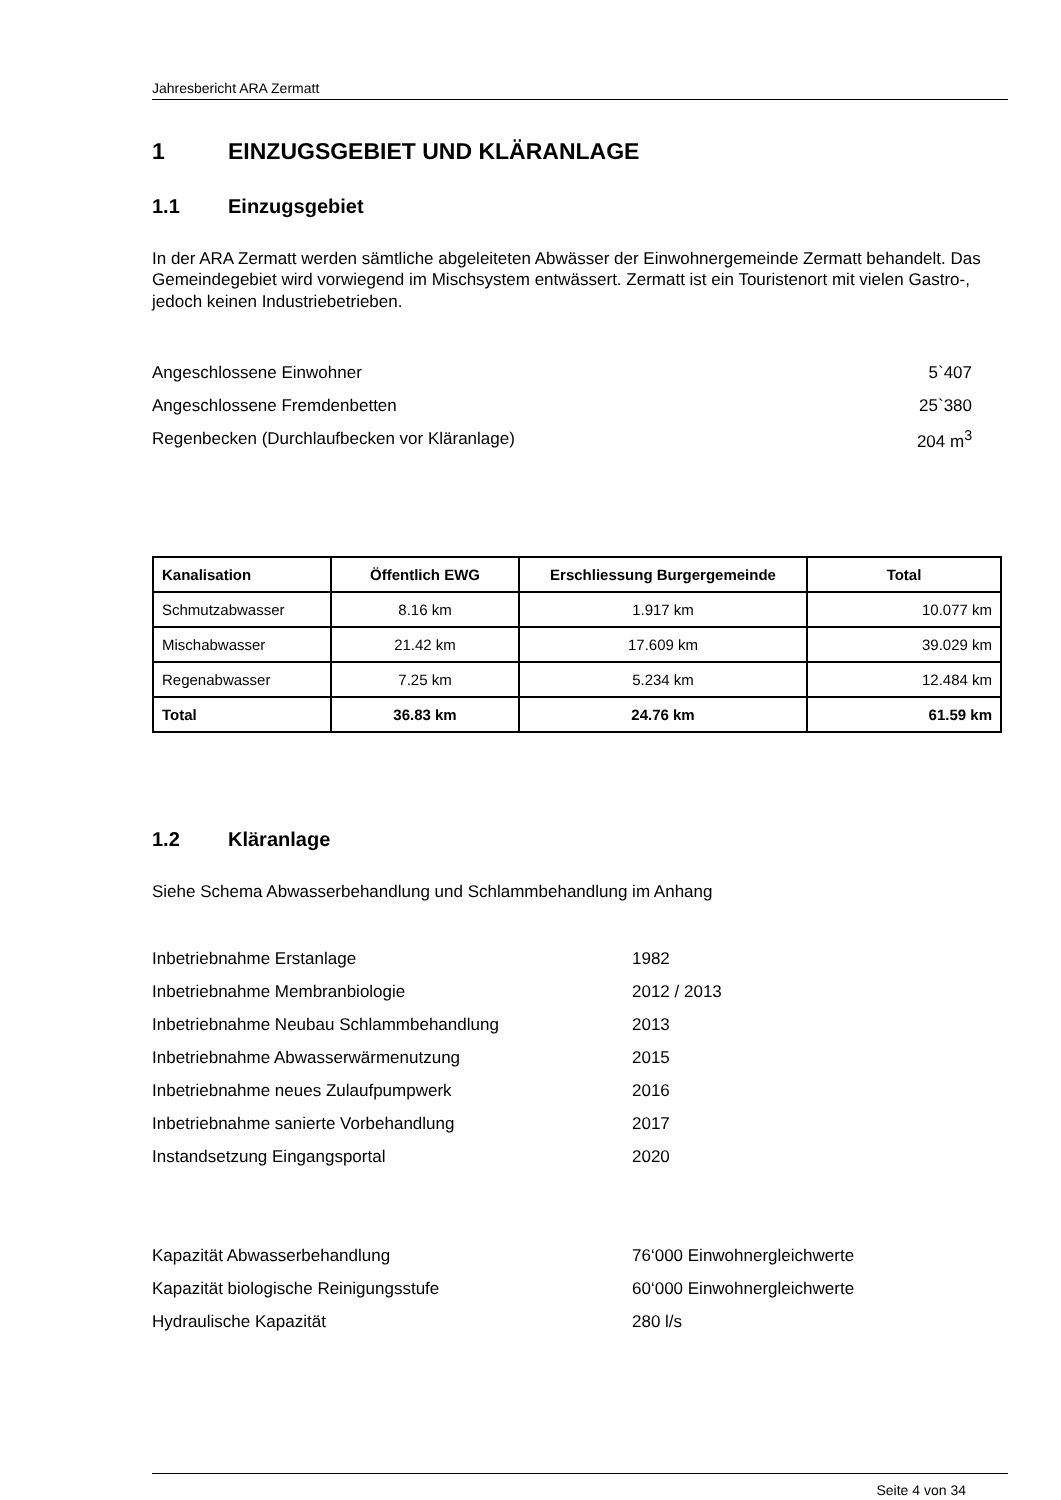Jahresbericht ARA Zermatt
1 EINZUGSGEBIET UND KLÄRANLAGE
1.1 Einzugsgebiet
In der ARA Zermatt werden sämtliche abgeleiteten Abwässer der Einwohnergemeinde Zermatt behandelt. Das Gemeindegebiet wird vorwiegend im Mischsystem entwässert. Zermatt ist ein Touristenort mit vielen Gastro-, jedoch keinen Industriebetrieben.
Angeschlossene Einwohner 5`407
Angeschlossene Fremdenbetten 25`380
Regenbecken (Durchlaufbecken vor Kläranlage) 204 m<sup>3</sup>
| Kanalisation | Öffentlich EWG | Erschliessung Burgergemeinde | Total |
| --- | --- | --- | --- |
| Schmutzabwasser | 8.16 km | 1.917 km | 10.077 km |
| Mischabwasser | 21.42 km | 17.609 km | 39.029 km |
| Regenabwasser | 7.25 km | 5.234 km | 12.484 km |
| Total | 36.83 km | 24.76 km | 61.59 km |
1.2 Kläranlage
Siehe Schema Abwasserbehandlung und Schlammbehandlung im Anhang
Inbetriebnahme Erstanlage 1982
Inbetriebnahme Membranbiologie 2012 / 2013
Inbetriebnahme Neubau Schlammbehandlung 2013
Inbetriebnahme Abwasserwärmenutzung 2015
Inbetriebnahme neues Zulaufpumpwerk 2016
Inbetriebnahme sanierte Vorbehandlung 2017
Instandsetzung Eingangsportal 2020
Kapazität Abwasserbehandlung 76‘000 Einwohnergleichwerte
Kapazität biologische Reinigungsstufe 60‘000 Einwohnergleichwerte
Hydraulische Kapazität 280 l/s
Seite 4 von 34